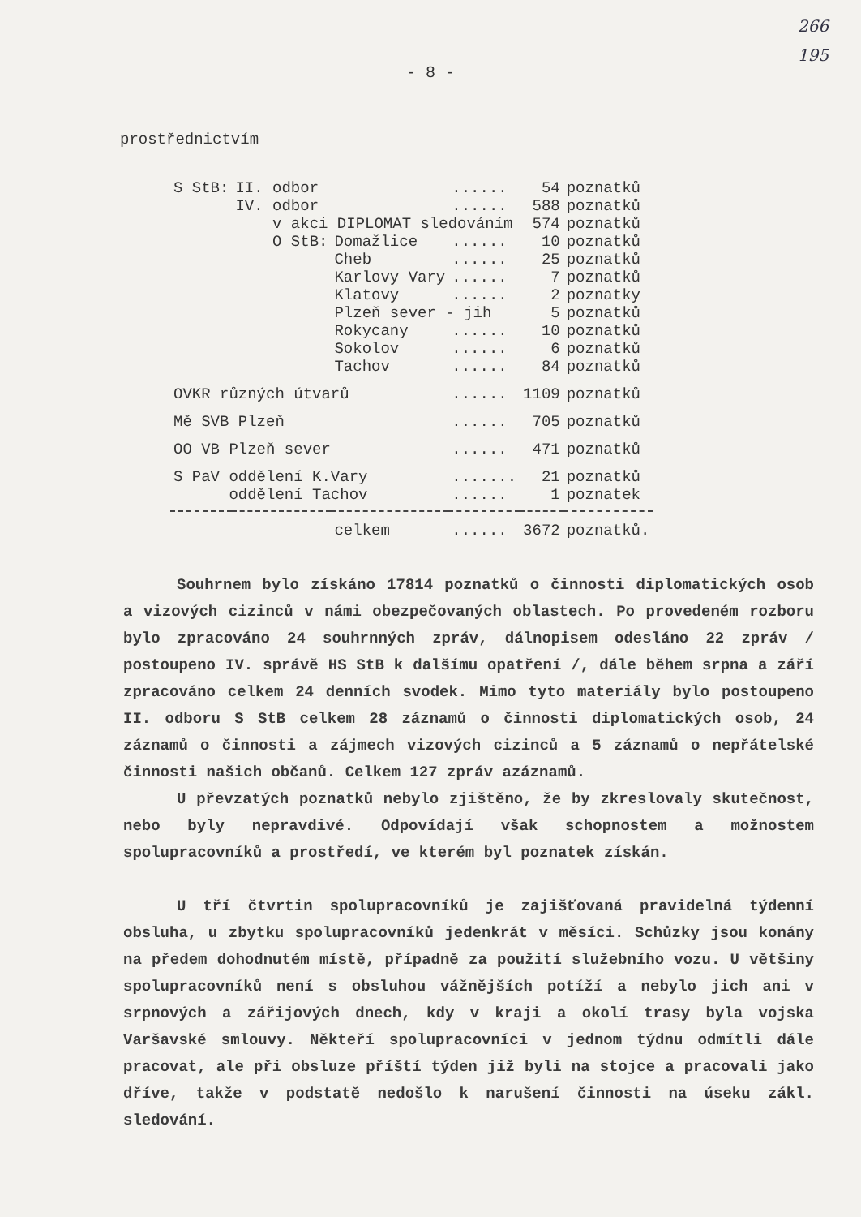266
195
- 8 -
prostřednictvím
| S StB: | II. odbor | | ...... | 54 | poznatků |
| | IV. odbor | | ...... | 588 | poznatků |
| | v akci DIPLOMAT sledováním | | | 574 | poznatků |
| | O StB: | Domažlice | ...... | 10 | poznatků |
| | | Cheb | ...... | 25 | poznatků |
| | | Karlovy Vary | ...... | 7 | poznatků |
| | | Klatovy | ...... | 2 | poznatky |
| | | Plzeň sever - jih | | 5 | poznatků |
| | | Rokycany | ...... | 10 | poznatků |
| | | Sokolov | ...... | 6 | poznatků |
| | | Tachov | ...... | 84 | poznatků |
| OVKR různých útvarů | | | ...... | 1109 | poznatků |
| Mě SVB Plzeň | | | ...... | 705 | poznatků |
| OO VB Plzeň sever | | | ...... | 471 | poznatků |
| S PaV oddělení K.Vary | | | ....... | 21 | poznatků |
| oddělení Tachov | | | ...... | 1 | poznatek |
| | | celkem | ...... | 3672 | poznatků. |
Souhrnem bylo získáno 17814 poznatků o činnosti diplomatických osob a vizových cizinců v námi obezpečovaných oblastech. Po provedeném rozboru bylo zpracováno 24 souhrnných zpráv, dálnopisem odesláno 22 zpráv / postoupeno IV. správě HS StB k dalšímu opatření /, dále během srpna a září zpracováno celkem 24 denních svodek. Mimo tyto materiály bylo postoupeno II. odboru S StB celkem 28 záznamů o činnosti diplomatických osob, 24 záznamů o činnosti a zájmech vizových cizinců a 5 záznamů o nepřátelské činnosti našich občanů. Celkem 127 zpráv azáznamů.
U převzatých poznatků nebylo zjištěno, že by zkreslovaly skutečnost, nebo byly nepravdivé. Odpovídají však schopnostem a možnostem spolupracovníků a prostředí, ve kterém byl poznatek získán.
U tří čtvrtin spolupracovníků je zajišťovaná pravidelná týdenní obsluha, u zbytku spolupracovníků jedenkrát v měsíci. Schůzky jsou konány na předem dohodnutém místě, případně za použití služebního vozu. U většiny spolupracovníků není s obsluhou vážnějších potíží a nebylo jich ani v srpnových a zářijových dnech, kdy v kraji a okolí trasy byla vojska Varšavské smlouvy. Někteří spolupracovníci v jednom týdnu odmítli dále pracovat, ale při obsluze příští týden již byli na stojce a pracovali jako dříve, takže v podstatě nedošlo k narušení činnosti na úseku zákl. sledování.